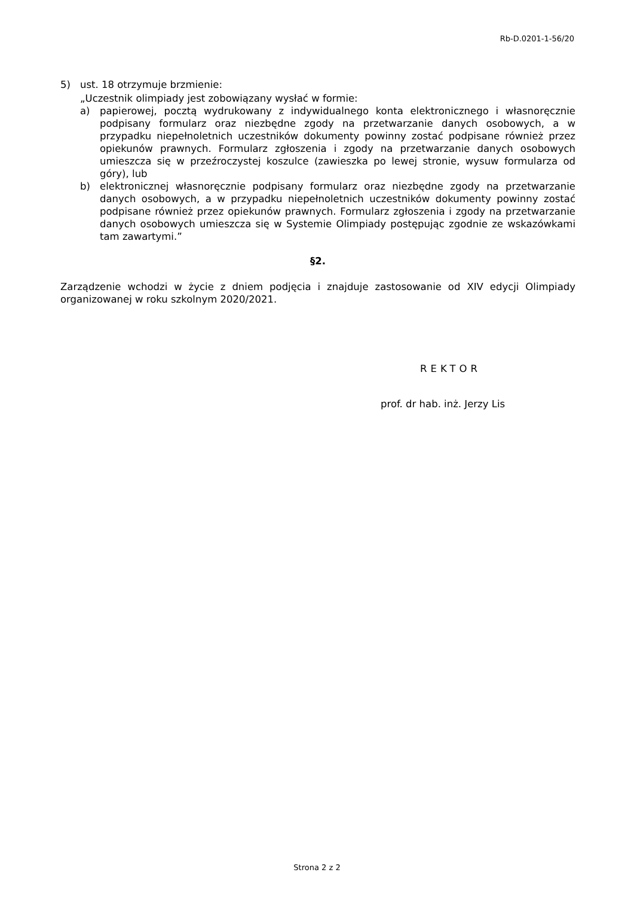Rb-D.0201-1-56/20
5) ust. 18 otrzymuje brzmienie:
„Uczestnik olimpiady jest zobowiązany wysłać w formie:
a) papierowej, pocztą wydrukowany z indywidualnego konta elektronicznego i własnoręcznie podpisany formularz oraz niezbędne zgody na przetwarzanie danych osobowych, a w przypadku niepełnoletnich uczestników dokumenty powinny zostać podpisane również przez opiekunów prawnych. Formularz zgłoszenia i zgody na przetwarzanie danych osobowych umieszcza się w przeźroczystej koszulce (zawieszka po lewej stronie, wysuw formularza od góry), lub
b) elektronicznej własnoręcznie podpisany formularz oraz niezbędne zgody na przetwarzanie danych osobowych, a w przypadku niepełnoletnich uczestników dokumenty powinny zostać podpisane również przez opiekunów prawnych. Formularz zgłoszenia i zgody na przetwarzanie danych osobowych umieszcza się w Systemie Olimpiady postępując zgodnie ze wskazówkami tam zawartymi.”
§2.
Zarządzenie wchodzi w życie z dniem podjęcia i znajduje zastosowanie od XIV edycji Olimpiady organizowanej w roku szkolnym 2020/2021.
REKTOR
prof. dr hab. inż. Jerzy Lis
Strona 2 z 2